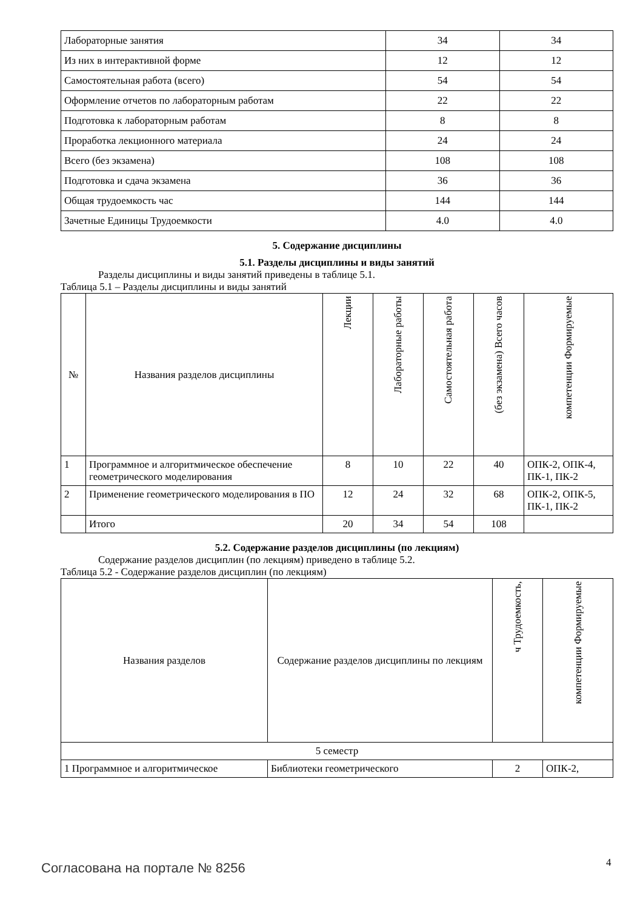| Лабораторные занятия | 34 | 34 |
| Из них в интерактивной форме | 12 | 12 |
| Самостоятельная работа (всего) | 54 | 54 |
| Оформление отчетов по лабораторным работам | 22 | 22 |
| Подготовка к лабораторным работам | 8 | 8 |
| Проработка лекционного материала | 24 | 24 |
| Всего (без экзамена) | 108 | 108 |
| Подготовка и сдача экзамена | 36 | 36 |
| Общая трудоемкость час | 144 | 144 |
| Зачетные Единицы Трудоемкости | 4.0 | 4.0 |
5. Содержание дисциплины
5.1. Разделы дисциплины и виды занятий
Разделы дисциплины и виды занятий приведены в таблице 5.1.
Таблица 5.1 – Разделы дисциплины и виды занятий
| № | Названия разделов дисциплины | Лекции | Лабораторные работы | Самостоятельная работа | (без экзамена) Всего часов | компетенции Формируемые |
| --- | --- | --- | --- | --- | --- | --- |
| 1 | Программное и алгоритмическое обеспечение геометрического моделирования | 8 | 10 | 22 | 40 | ОПК-2, ОПК-4, ПК-1, ПК-2 |
| 2 | Применение геометрического моделирования в ПО | 12 | 24 | 32 | 68 | ОПК-2, ОПК-5, ПК-1, ПК-2 |
| | Итого | 20 | 34 | 54 | 108 | |
5.2. Содержание разделов дисциплины (по лекциям)
Содержание разделов дисциплин (по лекциям) приведено в таблице 5.2.
Таблица 5.2 - Содержание разделов дисциплин (по лекциям)
| Названия разделов | Содержание разделов дисциплины по лекциям | ч Трудоемкость, | компетенции Формируемые |
| --- | --- | --- | --- |
| 5 семестр | | | |
| 1 Программное и алгоритмическое | Библиотеки геометрического | 2 | ОПК-2, |
Согласована на портале № 8256 4